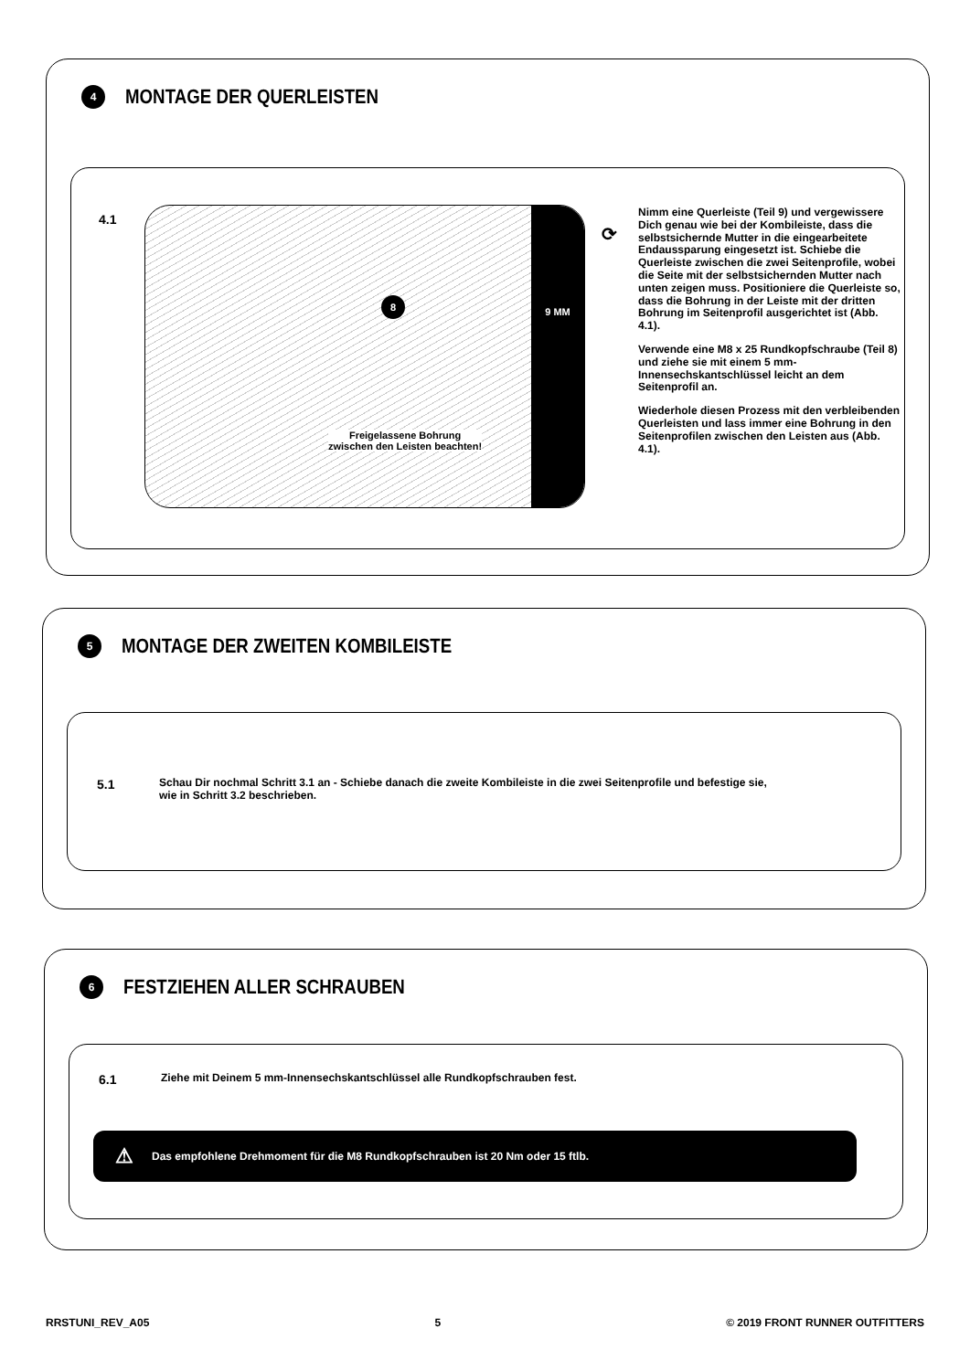4
MONTAGE DER QUERLEISTEN
4.1
8
Freigelassene Bohrung
zwischen den Leisten beachten!
9 MM
⟳
Nimm eine Querleiste (Teil 9) und vergewissere Dich genau wie bei der Kombileiste, dass die selbstsichernde Mutter in die eingearbeitete Endaussparung eingesetzt ist. Schiebe die Querleiste zwischen die zwei Seitenprofile, wobei die Seite mit der selbstsichernden Mutter nach unten zeigen muss. Positioniere die Querleiste so, dass die Bohrung in der Leiste mit der dritten Bohrung im Seitenprofil ausgerichtet ist (Abb. 4.1).
Verwende eine M8 x 25 Rundkopfschraube (Teil 8) und ziehe sie mit einem 5 mm-Innensechskantschlüssel leicht an dem Seitenprofil an.
Wiederhole diesen Prozess mit den verbleibenden Querleisten und lass immer eine Bohrung in den Seitenprofilen zwischen den Leisten aus (Abb. 4.1).
5
MONTAGE DER ZWEITEN KOMBILEISTE
5.1
Schau Dir nochmal Schritt 3.1 an - Schiebe danach die zweite Kombileiste in die zwei Seitenprofile und befestige sie,
wie in Schritt 3.2 beschrieben.
6
FESTZIEHEN ALLER SCHRAUBEN
6.1
Ziehe mit Deinem 5 mm-Innensechskantschlüssel alle Rundkopfschrauben fest.
⚠ Das empfohlene Drehmoment für die M8 Rundkopfschrauben ist 20 Nm oder 15 ftlb.
RRSTUNI_REV_A05 5 © 2019 FRONT RUNNER OUTFITTERS